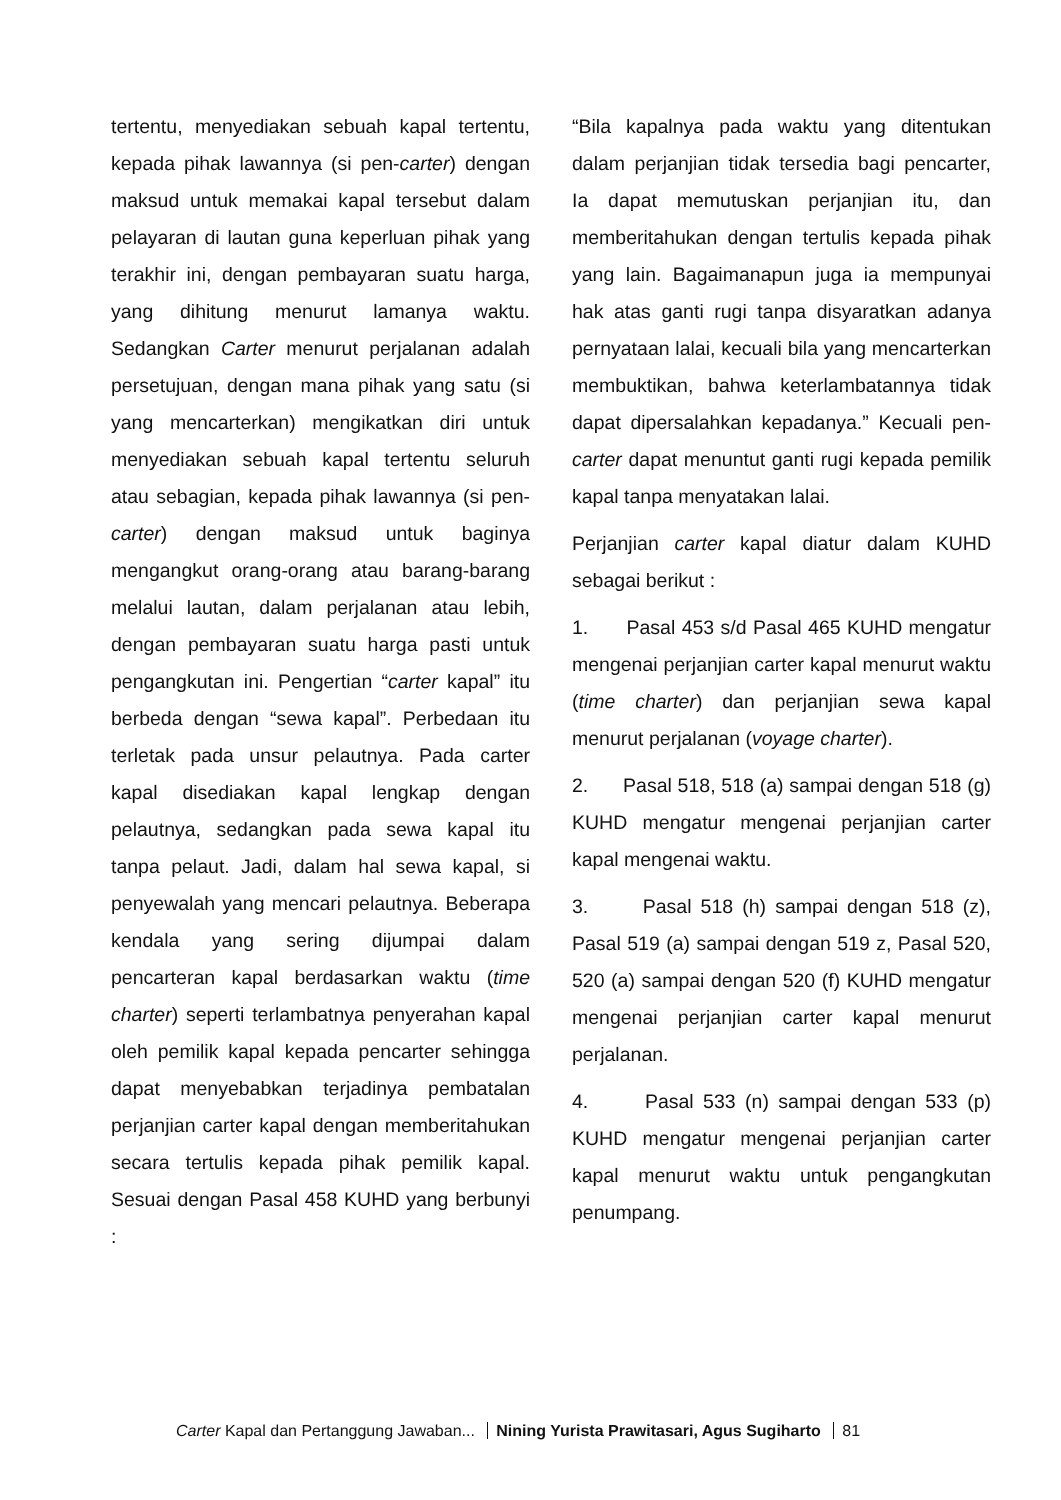tertentu, menyediakan sebuah kapal tertentu, kepada pihak lawannya (si pen-carter) dengan maksud untuk memakai kapal tersebut dalam pelayaran di lautan guna keperluan pihak yang terakhir ini, dengan pembayaran suatu harga, yang dihitung menurut lamanya waktu. Sedangkan Carter menurut perjalanan adalah persetujuan, dengan mana pihak yang satu (si yang mencarterkan) mengikatkan diri untuk menyediakan sebuah kapal tertentu seluruh atau sebagian, kepada pihak lawannya (si pen-carter) dengan maksud untuk baginya mengangkut orang-orang atau barang-barang melalui lautan, dalam perjalanan atau lebih, dengan pembayaran suatu harga pasti untuk pengangkutan ini. Pengertian “carter kapal” itu berbeda dengan “sewa kapal”. Perbedaan itu terletak pada unsur pelautnya. Pada carter kapal disediakan kapal lengkap dengan pelautnya, sedangkan pada sewa kapal itu tanpa pelaut. Jadi, dalam hal sewa kapal, si penyewalah yang mencari pelautnya. Beberapa kendala yang sering dijumpai dalam pencarteran kapal berdasarkan waktu (time charter) seperti terlambatnya penyerahan kapal oleh pemilik kapal kepada pencarter sehingga dapat menyebabkan terjadinya pembatalan perjanjian carter kapal dengan memberitahukan secara tertulis kepada pihak pemilik kapal. Sesuai dengan Pasal 458 KUHD yang berbunyi :
“Bila kapalnya pada waktu yang ditentukan dalam perjanjian tidak tersedia bagi pencarter, Ia dapat memutuskan perjanjian itu, dan memberitahukan dengan tertulis kepada pihak yang lain. Bagaimanapun juga ia mempunyai hak atas ganti rugi tanpa disyaratkan adanya pernyataan lalai, kecuali bila yang mencarterkan membuktikan, bahwa keterlambatannya tidak dapat dipersalahkan kepadanya.” Kecuali pen-carter dapat menuntut ganti rugi kepada pemilik kapal tanpa menyatakan lalai.
Perjanjian carter kapal diatur dalam KUHD sebagai berikut :
1. Pasal 453 s/d Pasal 465 KUHD mengatur mengenai perjanjian carter kapal menurut waktu (time charter) dan perjanjian sewa kapal menurut perjalanan (voyage charter).
2. Pasal 518, 518 (a) sampai dengan 518 (g) KUHD mengatur mengenai perjanjian carter kapal mengenai waktu.
3. Pasal 518 (h) sampai dengan 518 (z), Pasal 519 (a) sampai dengan 519 z, Pasal 520, 520 (a) sampai dengan 520 (f) KUHD mengatur mengenai perjanjian carter kapal menurut perjalanan.
4. Pasal 533 (n) sampai dengan 533 (p) KUHD mengatur mengenai perjanjian carter kapal menurut waktu untuk pengangkutan penumpang.
Carter Kapal dan Pertanggung Jawaban... Nining Yurista Prawitasari, Agus Sugiharto 81